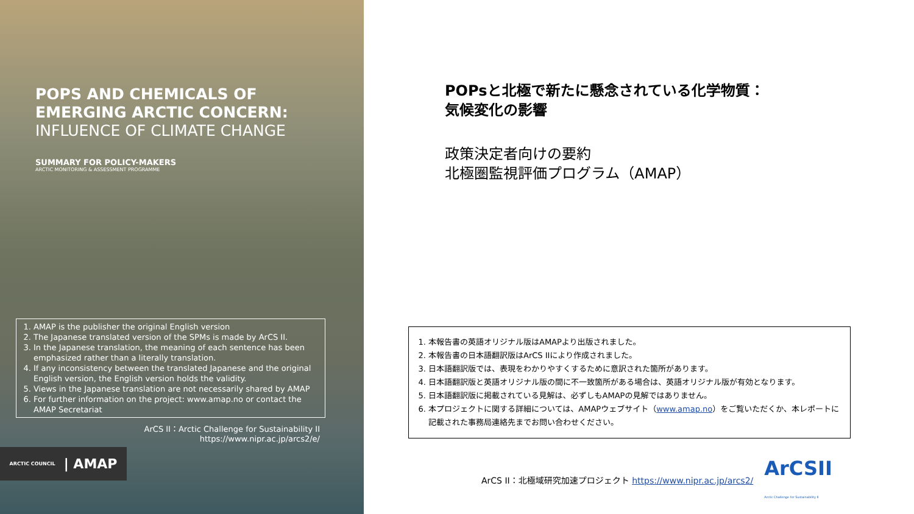POPS AND CHEMICALS OF
EMERGING ARCTIC CONCERN:
INFLUENCE OF CLIMATE CHANGE
SUMMARY FOR POLICY-MAKERS
ARCTIC MONITORING & ASSESSMENT PROGRAMME
1. AMAP is the publisher the original English version
2. The Japanese translated version of the SPMs is made by ArCS II.
3. In the Japanese translation, the meaning of each sentence has been emphasized rather than a literally translation.
4. If any inconsistency between the translated Japanese and the original English version, the English version holds the validity.
5. Views in the Japanese translation are not necessarily shared by AMAP
6. For further information on the project: www.amap.no or contact the AMAP Secretariat
ArCS II：Arctic Challenge for Sustainability II
https://www.nipr.ac.jp/arcs2/e/
ARCTIC COUNCIL | AMAP
POPsと北極で新たに懸念されている化学物質：
気候変化の影響
政策決定者向けの要約
北極圏監視評価プログラム（AMAP）
1. 本報告書の英語オリジナル版はAMAPより出版されました。
2. 本報告書の日本語翻訳版はArCS IIにより作成されました。
3. 日本語翻訳版では、表現をわかりやすくするために意訳された箇所があります。
4. 日本語翻訳版と英語オリジナル版の間に不一致箇所がある場合は、英語オリジナル版が有効となります。
5. 日本語翻訳版に掲載されている見解は、必ずしもAMAPの見解ではありません。
6. 本プロジェクトに関する詳細については、AMAPウェブサイト（www.amap.no）をご覧いただくか、本レポートに記載された事務局連絡先までお問い合わせください。
ArCS II：北極域研究加速プロジェクト https://www.nipr.ac.jp/arcs2/ ArCSII
Arctic Challenge for Sustainability II